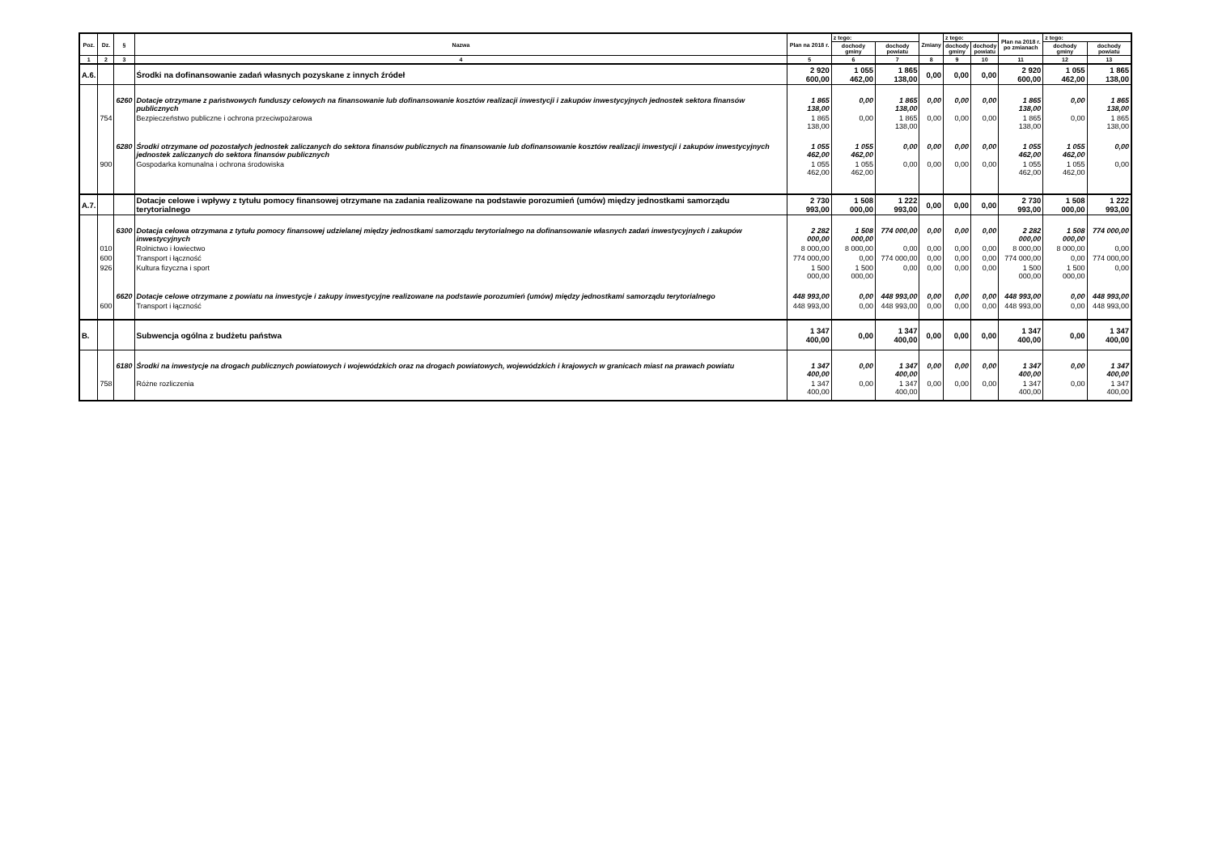| Poz. | Dz. | § | Nazwa | Plan na 2018 r. | z tego: | | Zmiany | z tego: | | Plan na 2018 r. po zmianach | z tego: | |
| --- | --- | --- | --- | --- | --- | --- | --- | --- | --- | --- | --- | --- |
| | | | | | dochody gminy | dochody powiatu | | dochody gminy | dochody powiatu | | dochody gminy | dochody powiatu |
| 1 | 2 | 3 | 4 | 5 | 6 | 7 | 8 | 9 | 10 | 11 | 12 | 13 |
| A.6. | | | Środki na dofinansowanie zadań własnych pozyskane z innych źródeł | 2 920 600,00 | 1 055 462,00 | 1 865 138,00 | 0,00 | 0,00 | 0,00 | 2 920 600,00 | 1 055 462,00 | 1 865 138,00 |
| | | 6260 | Dotacje otrzymane z państwowych funduszy celowych na finansowanie lub dofinansowanie kosztów realizacji inwestycji i zakupów inwestycyjnych jednostek sektora finansów publicznych | 1 865 138,00 | 0,00 | 1 865 138,00 | 0,00 | 0,00 | 0,00 | 1 865 138,00 | 0,00 | 1 865 138,00 |
| | 754 | | Bezpieczeństwo publiczne i ochrona przeciwpożarowa | 1 865 138,00 | 0,00 | 1 865 138,00 | 0,00 | 0,00 | 0,00 | 1 865 138,00 | 0,00 | 1 865 138,00 |
| | | 6280 | Środki otrzymane od pozostałych jednostek zaliczanych do sektora finansów publicznych na finansowanie lub dofinansowanie kosztów realizacji inwestycji i zakupów inwestycyjnych jednostek zaliczanych do sektora finansów publicznych | 1 055 462,00 | 1 055 462,00 | 0,00 | 0,00 | 0,00 | 0,00 | 1 055 462,00 | 1 055 462,00 | 0,00 |
| | 900 | | Gospodarka komunalna i ochrona środowiska | 1 055 462,00 | 1 055 462,00 | 0,00 | 0,00 | 0,00 | 0,00 | 1 055 462,00 | 1 055 462,00 | 0,00 |
| A.7. | | | Dotacje celowe i wpływy z tytułu pomocy finansowej otrzymane na zadania realizowane na podstawie porozumień (umów) między jednostkami samorządu terytorialnego | 2 730 993,00 | 1 508 000,00 | 1 222 993,00 | 0,00 | 0,00 | 0,00 | 2 730 993,00 | 1 508 000,00 | 1 222 993,00 |
| | | 6300 | Dotacja celowa otrzymana z tytułu pomocy finansowej udzielanej między jednostkami samorządu terytorialnego na dofinansowanie własnych zadań inwestycyjnych i zakupów inwestycyjnych | 2 282 000,00 | 1 508 000,00 | 774 000,00 | 0,00 | 0,00 | 0,00 | 2 282 000,00 | 1 508 000,00 | 774 000,00 |
| | 010 | | Rolnictwo i łowiectwo | 8 000,00 | 8 000,00 | 0,00 | 0,00 | 0,00 | 0,00 | 8 000,00 | 8 000,00 | 0,00 |
| | 600 | | Transport i łączność | 774 000,00 | 0,00 | 774 000,00 | 0,00 | 0,00 | 0,00 | 774 000,00 | 0,00 | 774 000,00 |
| | 926 | | Kultura fizyczna i sport | 1 500 000,00 | 1 500 000,00 | 0,00 | 0,00 | 0,00 | 0,00 | 1 500 000,00 | 1 500 000,00 | 0,00 |
| | | 6620 | Dotacje celowe otrzymane z powiatu na inwestycje i zakupy inwestycyjne realizowane na podstawie porozumień (umów) między jednostkami samorządu terytorialnego | 448 993,00 | 0,00 | 448 993,00 | 0,00 | 0,00 | 0,00 | 448 993,00 | 0,00 | 448 993,00 |
| | 600 | | Transport i łączność | 448 993,00 | 0,00 | 448 993,00 | 0,00 | 0,00 | 0,00 | 448 993,00 | 0,00 | 448 993,00 |
| B. | | | Subwencja ogólna z budżetu państwa | 1 347 400,00 | 0,00 | 1 347 400,00 | 0,00 | 0,00 | 0,00 | 1 347 400,00 | 0,00 | 1 347 400,00 |
| | | 6180 | Środki na inwestycje na drogach publicznych powiatowych i wojewódzkich oraz na drogach powiatowych, wojewódzkich i krajowych w granicach miast na prawach powiatu | 1 347 400,00 | 0,00 | 1 347 400,00 | 0,00 | 0,00 | 0,00 | 1 347 400,00 | 0,00 | 1 347 400,00 |
| | 758 | | Różne rozliczenia | 1 347 400,00 | 0,00 | 1 347 400,00 | 0,00 | 0,00 | 0,00 | 1 347 400,00 | 0,00 | 1 347 400,00 |